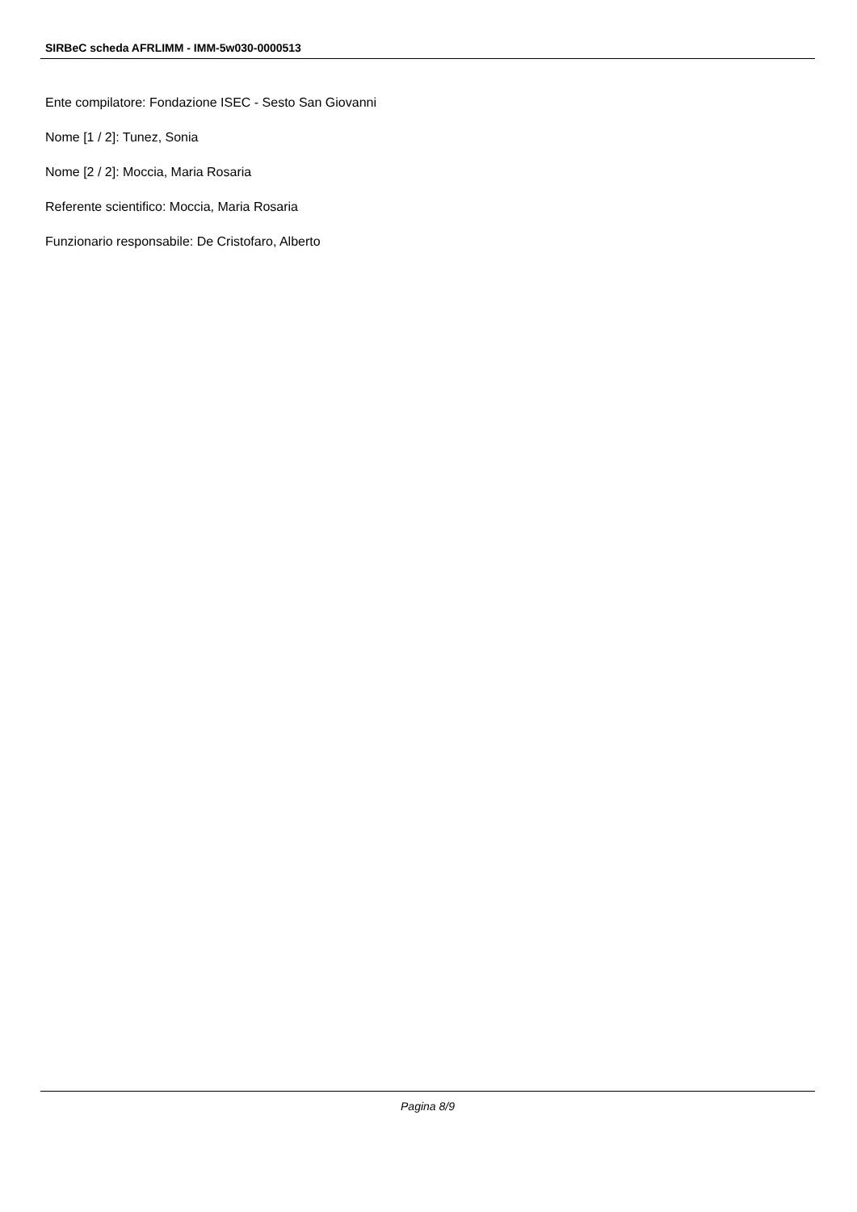SIRBeC scheda AFRLIMM - IMM-5w030-0000513
Ente compilatore: Fondazione ISEC - Sesto San Giovanni
Nome [1 / 2]: Tunez, Sonia
Nome [2 / 2]: Moccia, Maria Rosaria
Referente scientifico: Moccia, Maria Rosaria
Funzionario responsabile: De Cristofaro, Alberto
Pagina 8/9